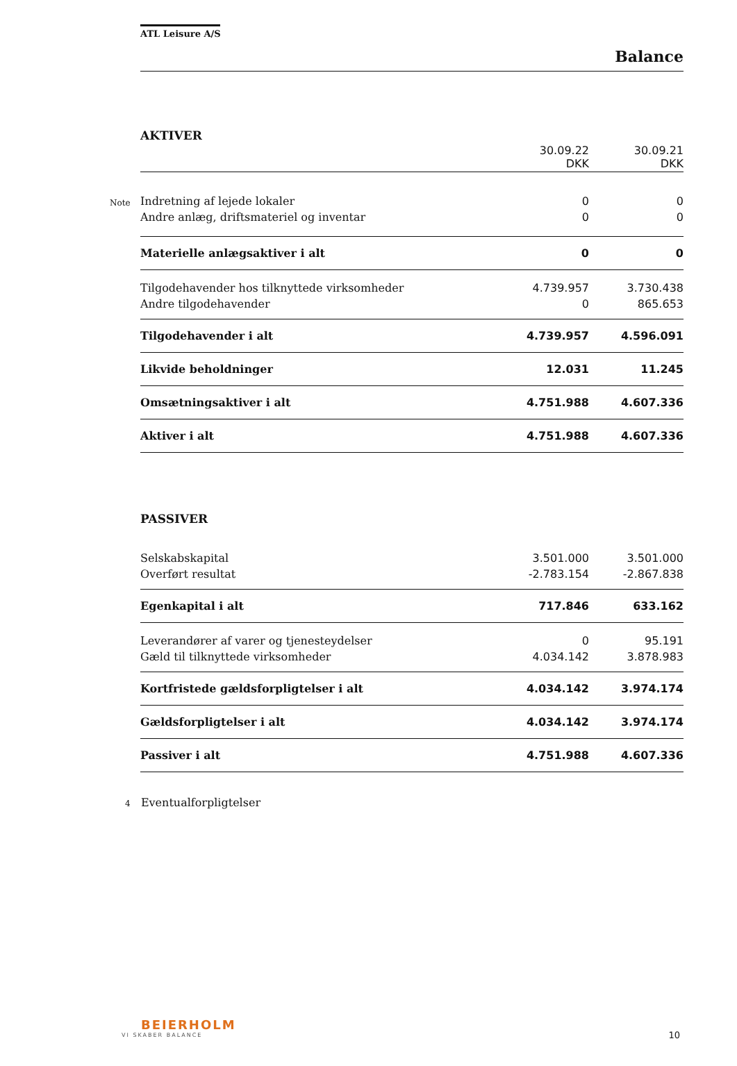ATL Leisure A/S
Balance
AKTIVER
Note
| | 30.09.22 DKK | 30.09.21 DKK |
| Indretning af lejede lokaler | 0 | 0 |
| Andre anlæg, driftsmateriel og inventar | 0 | 0 |
| Materielle anlægsaktiver i alt | 0 | 0 |
| Tilgodehavender hos tilknyttede virksomheder | 4.739.957 | 3.730.438 |
| Andre tilgodehavender | 0 | 865.653 |
| Tilgodehavender i alt | 4.739.957 | 4.596.091 |
| Likvide beholdninger | 12.031 | 11.245 |
| Omsætningsaktiver i alt | 4.751.988 | 4.607.336 |
| Aktiver i alt | 4.751.988 | 4.607.336 |
PASSIVER
| Selskabskapital | 3.501.000 | 3.501.000 |
| Overført resultat | -2.783.154 | -2.867.838 |
| Egenkapital i alt | 717.846 | 633.162 |
| Leverandører af varer og tjenesteydelser | 0 | 95.191 |
| Gæld til tilknyttede virksomheder | 4.034.142 | 3.878.983 |
| Kortfristede gældsforpligtelser i alt | 4.034.142 | 3.974.174 |
| Gældsforpligtelser i alt | 4.034.142 | 3.974.174 |
| Passiver i alt | 4.751.988 | 4.607.336 |
4 Eventualforpligtelser
BEIERHOLM
VI SKABER BALANCE
10